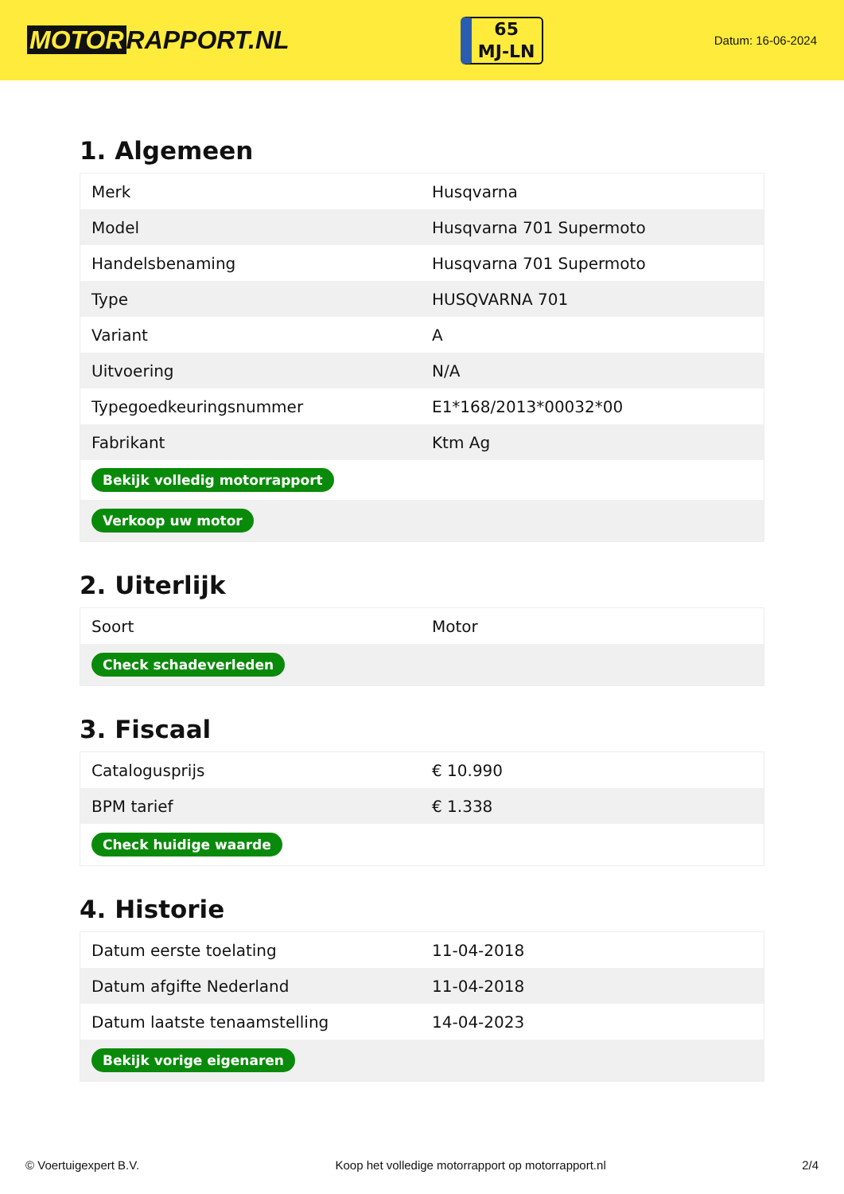MOTOR RAPPORT.NL
65
MJ-LN
Datum: 16-06-2024
1. Algemeen
| Merk | Husqvarna |
| Model | Husqvarna 701 Supermoto |
| Handelsbenaming | Husqvarna 701 Supermoto |
| Type | HUSQVARNA 701 |
| Variant | A |
| Uitvoering | N/A |
| Typegoedkeuringsnummer | E1*168/2013*00032*00 |
| Fabrikant | Ktm Ag |
| Bekijk volledig motorrapport | |
| Verkoop uw motor | |
2. Uiterlijk
| Soort | Motor |
| Check schadeverleden | |
3. Fiscaal
| Catalogusprijs | € 10.990 |
| BPM tarief | € 1.338 |
| Check huidige waarde | |
4. Historie
| Datum eerste toelating | 11-04-2018 |
| Datum afgifte Nederland | 11-04-2018 |
| Datum laatste tenaamstelling | 14-04-2023 |
| Bekijk vorige eigenaren | |
© Voertuigexpert B.V. Koop het volledige motorrapport op motorrapport.nl 2/4